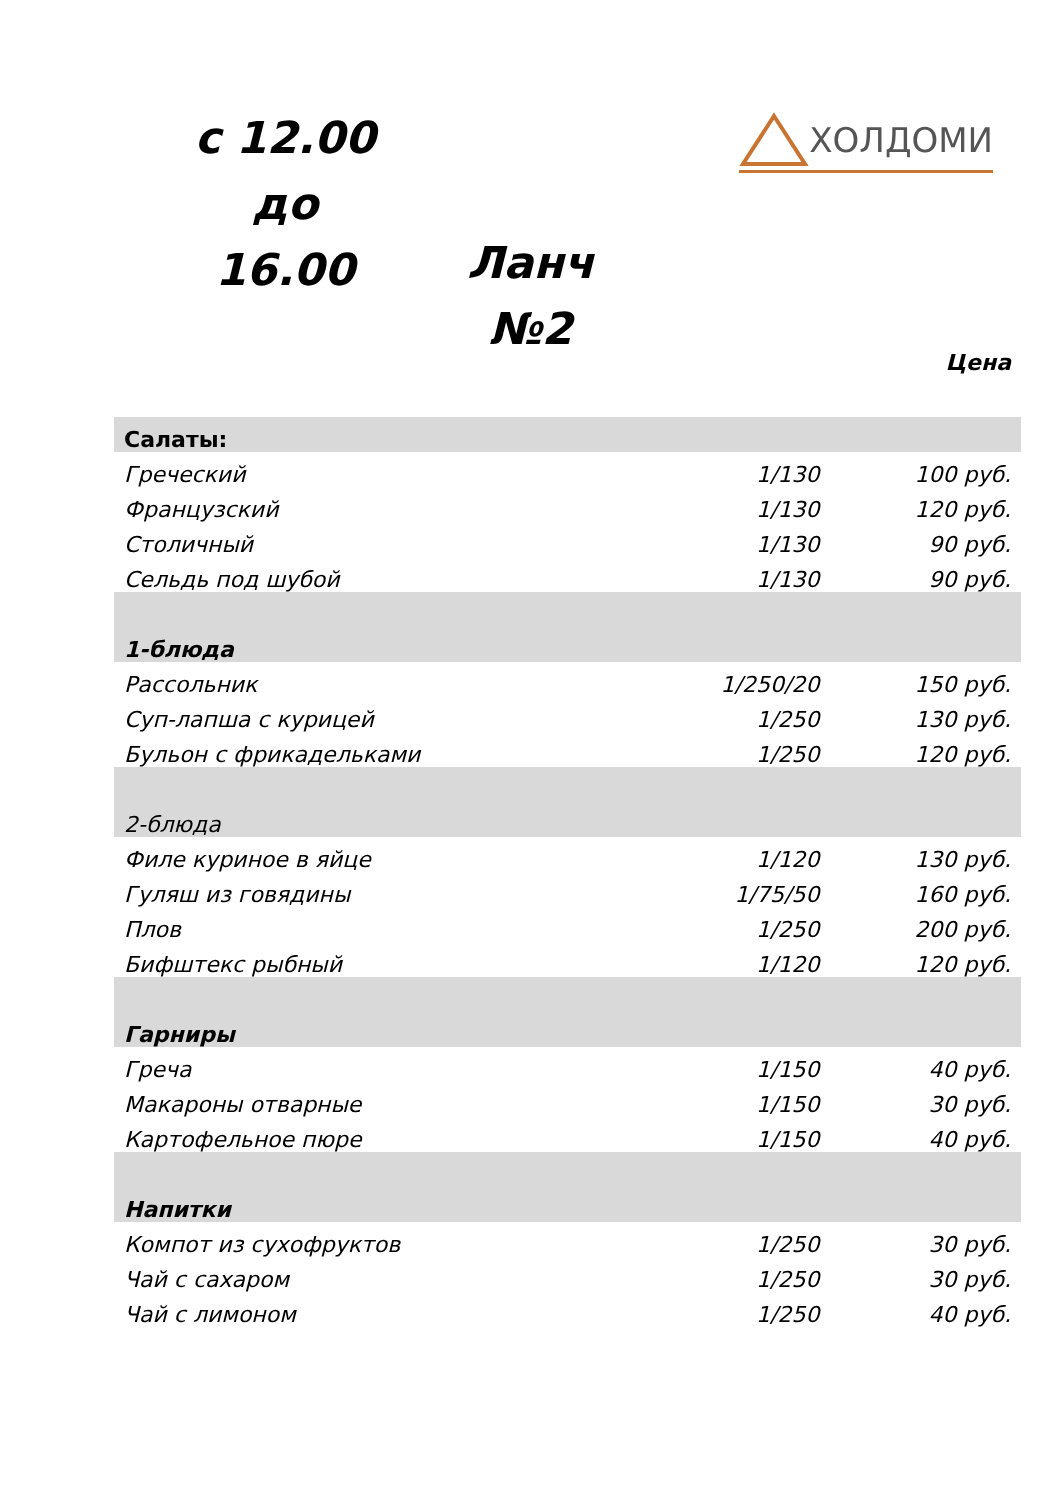с 12.00 до
16.00
ХОЛДОМИ
Ланч
№2
Цена
| Салаты: | | |
| Греческий | 1/130 | 100 руб. |
| Французский | 1/130 | 120 руб. |
| Столичный | 1/130 | 90 руб. |
| Сельдь под шубой | 1/130 | 90 руб. |
| 1-блюда | | |
| Рассольник | 1/250/20 | 150 руб. |
| Суп-лапша с курицей | 1/250 | 130 руб. |
| Бульон с фрикадельками | 1/250 | 120 руб. |
| 2-блюда | | |
| Филе куриное в яйце | 1/120 | 130 руб. |
| Гуляш из говядины | 1/75/50 | 160 руб. |
| Плов | 1/250 | 200 руб. |
| Бифштекс рыбный | 1/120 | 120 руб. |
| Гарниры | | |
| Греча | 1/150 | 40 руб. |
| Макароны отварные | 1/150 | 30 руб. |
| Картофельное пюре | 1/150 | 40 руб. |
| Напитки | | |
| Компот из сухофруктов | 1/250 | 30 руб. |
| Чай с сахаром | 1/250 | 30 руб. |
| Чай с лимоном | 1/250 | 40 руб. |